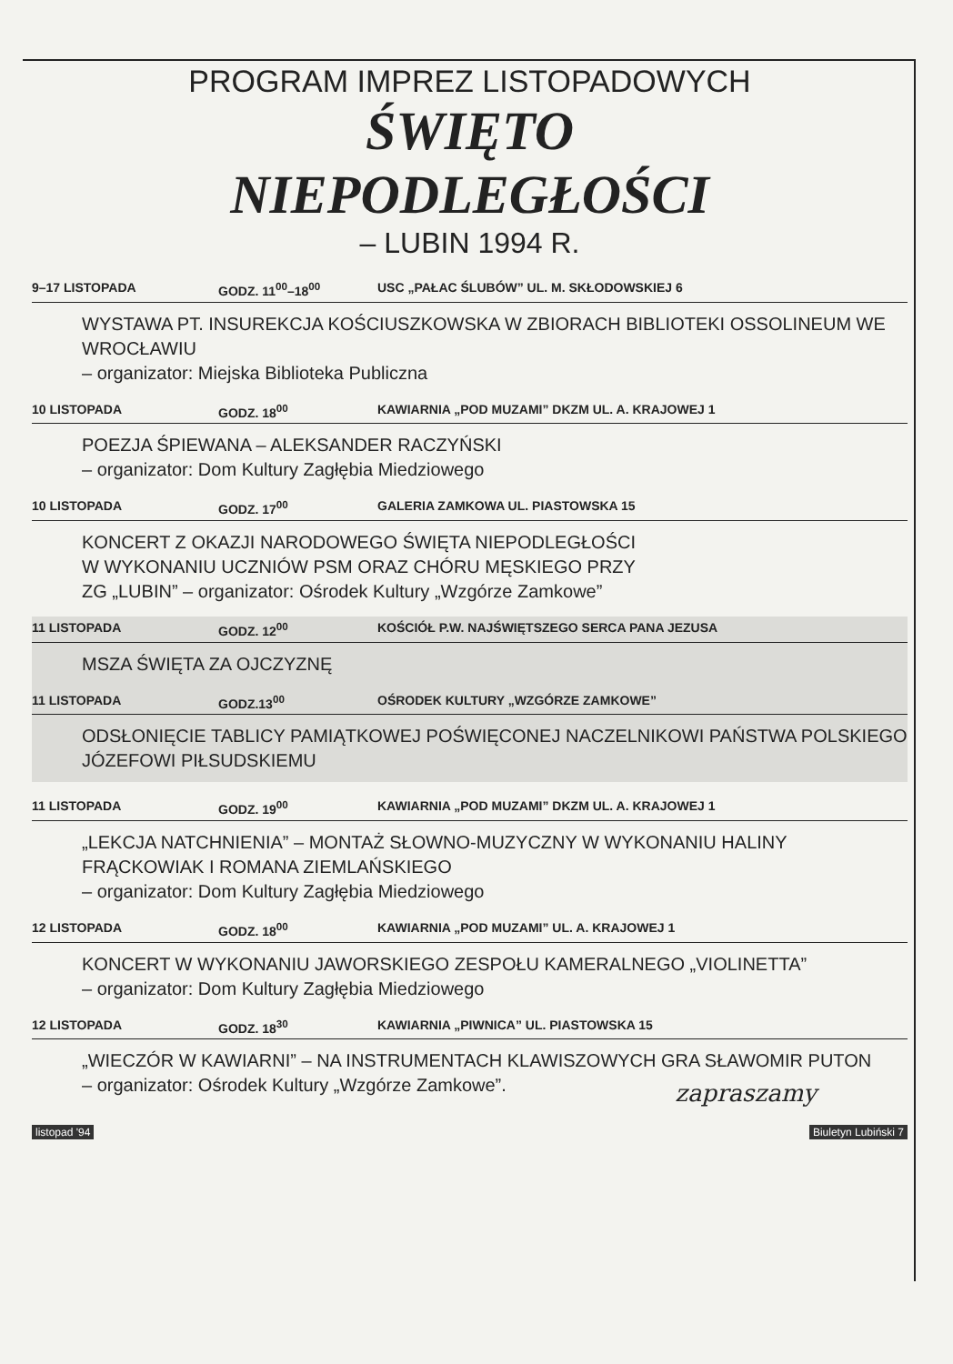PROGRAM IMPREZ LISTOPADOWYCH
ŚWIĘTO
NIEPODLEGŁOŚCI
– LUBIN 1994 R.
9–17 LISTOPADA GODZ. 11<sup>00</sup>–18<sup>00</sup> USC „PAŁAC ŚLUBÓW” UL. M. SKŁODOWSKIEJ 6
WYSTAWA PT. INSUREKCJA KOŚCIUSZKOWSKA W ZBIORACH BIBLIOTEKI OSSOLINEUM WE WROCŁAWIU
– organizator: Miejska Biblioteka Publiczna
10 LISTOPADA GODZ. 18<sup>00</sup> KAWIARNIA „POD MUZAMI” DKZM UL. A. KRAJOWEJ 1
POEZJA ŚPIEWANA – ALEKSANDER RACZYŃSKI
– organizator: Dom Kultury Zagłębia Miedziowego
10 LISTOPADA GODZ. 17<sup>00</sup> GALERIA ZAMKOWA UL. PIASTOWSKA 15
KONCERT Z OKAZJI NARODOWEGO ŚWIĘTA NIEPODLEGŁOŚCI
W WYKONANIU UCZNIÓW PSM ORAZ CHÓRU MĘSKIEGO PRZY
ZG „LUBIN” – organizator: Ośrodek Kultury „Wzgórze Zamkowe”
11 LISTOPADA GODZ. 12<sup>00</sup> KOŚCIÓŁ P.W. NAJŚWIĘTSZEGO SERCA PANA JEZUSA
MSZA ŚWIĘTA ZA OJCZYZNĘ
11 LISTOPADA GODZ.13<sup>00</sup> OŚRODEK KULTURY „WZGÓRZE ZAMKOWE”
ODSŁONIĘCIE TABLICY PAMIĄTKOWEJ POŚWIĘCONEJ NACZELNIKOWI PAŃSTWA POLSKIEGO JÓZEFOWI PIŁSUDSKIEMU
11 LISTOPADA GODZ. 19<sup>00</sup> KAWIARNIA „POD MUZAMI” DKZM UL. A. KRAJOWEJ 1
„LEKCJA NATCHNIENIA” – MONTAŻ SŁOWNO-MUZYCZNY W WYKONANIU HALINY FRĄCKOWIAK I ROMANA ZIEMLAŃSKIEGO
– organizator: Dom Kultury Zagłębia Miedziowego
12 LISTOPADA GODZ. 18<sup>00</sup> KAWIARNIA „POD MUZAMI” UL. A. KRAJOWEJ 1
KONCERT W WYKONANIU JAWORSKIEGO ZESPOŁU KAMERALNEGO „VIOLINETTA”
– organizator: Dom Kultury Zagłębia Miedziowego
12 LISTOPADA GODZ. 18<sup>30</sup> KAWIARNIA „PIWNICA” UL. PIASTOWSKA 15
„WIECZÓR W KAWIARNI” – NA INSTRUMENTACH KLAWISZOWYCH GRA SŁAWOMIR PUTON
– organizator: Ośrodek Kultury „Wzgórze Zamkowe”.
zapraszamy
listopad '94 Biuletyn Lubiński 7